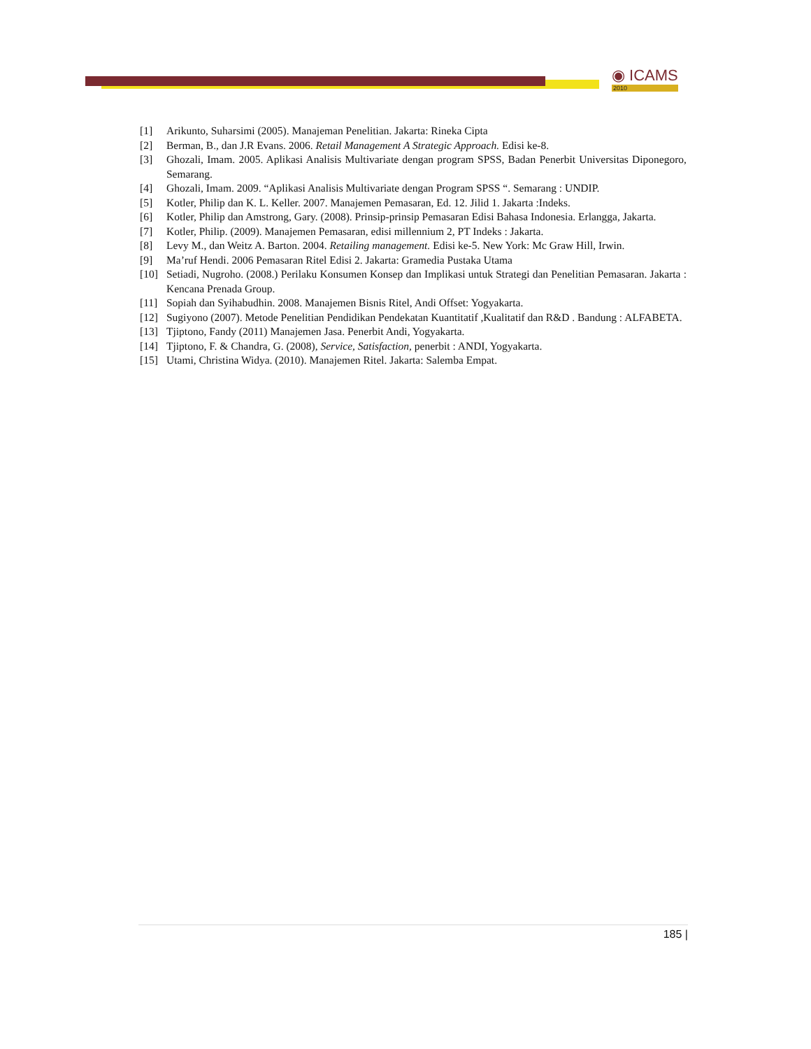◉ ICAMS
2010
[1] Arikunto, Suharsimi (2005). Manajeman Penelitian. Jakarta: Rineka Cipta
[2] Berman, B., dan J.R Evans. 2006. Retail Management A Strategic Approach. Edisi ke-8.
[3] Ghozali, Imam. 2005. Aplikasi Analisis Multivariate dengan program SPSS, Badan Penerbit Universitas Diponegoro, Semarang.
[4] Ghozali, Imam. 2009. “Aplikasi Analisis Multivariate dengan Program SPSS “. Semarang : UNDIP.
[5] Kotler, Philip dan K. L. Keller. 2007. Manajemen Pemasaran, Ed. 12. Jilid 1. Jakarta :Indeks.
[6] Kotler, Philip dan Amstrong, Gary. (2008). Prinsip-prinsip Pemasaran Edisi Bahasa Indonesia. Erlangga, Jakarta.
[7] Kotler, Philip. (2009). Manajemen Pemasaran, edisi millennium 2, PT Indeks : Jakarta.
[8] Levy M., dan Weitz A. Barton. 2004. Retailing management. Edisi ke-5. New York: Mc Graw Hill, Irwin.
[9] Ma’ruf Hendi. 2006 Pemasaran Ritel Edisi 2. Jakarta: Gramedia Pustaka Utama
[10] Setiadi, Nugroho. (2008.) Perilaku Konsumen Konsep dan Implikasi untuk Strategi dan Penelitian Pemasaran. Jakarta : Kencana Prenada Group.
[11] Sopiah dan Syihabudhin. 2008. Manajemen Bisnis Ritel, Andi Offset: Yogyakarta.
[12] Sugiyono (2007). Metode Penelitian Pendidikan Pendekatan Kuantitatif ,Kualitatif dan R&D . Bandung : ALFABETA.
[13] Tjiptono, Fandy (2011) Manajemen Jasa. Penerbit Andi, Yogyakarta.
[14] Tjiptono, F. & Chandra, G. (2008), Service, Satisfaction, penerbit : ANDI, Yogyakarta.
[15] Utami, Christina Widya. (2010). Manajemen Ritel. Jakarta: Salemba Empat.
185 |